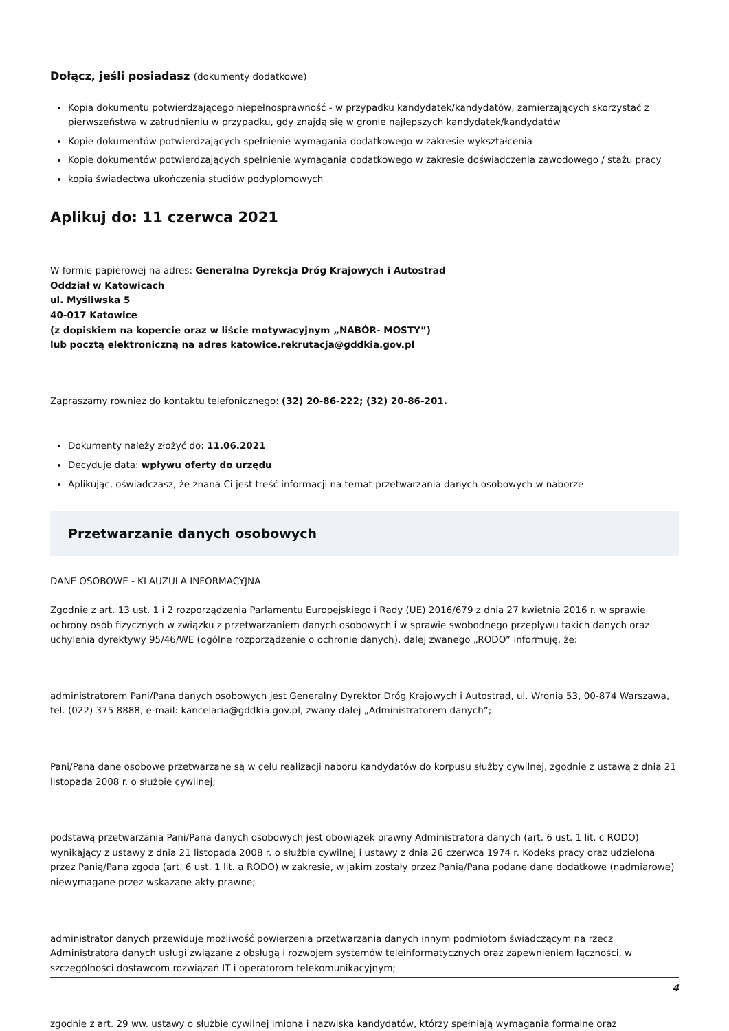Dołącz, jeśli posiadasz (dokumenty dodatkowe)
Kopia dokumentu potwierdzającego niepełnosprawność - w przypadku kandydatek/kandydatów, zamierzających skorzystać z pierwszeństwa w zatrudnieniu w przypadku, gdy znajdą się w gronie najlepszych kandydatek/kandydatów
Kopie dokumentów potwierdzających spełnienie wymagania dodatkowego w zakresie wykształcenia
Kopie dokumentów potwierdzających spełnienie wymagania dodatkowego w zakresie doświadczenia zawodowego / stażu pracy
kopia świadectwa ukończenia studiów podyplomowych
Aplikuj do: 11 czerwca 2021
W formie papierowej na adres: Generalna Dyrekcja Dróg Krajowych i Autostrad
Oddział w Katowicach
ul. Myśliwska 5
40-017 Katowice
(z dopiskiem na kopercie oraz w liście motywacyjnym „NABÓR- MOSTY”)
lub pocztą elektroniczną na adres katowice.rekrutacja@gddkia.gov.pl
Zapraszamy również do kontaktu telefonicznego: (32) 20-86-222; (32) 20-86-201.
Dokumenty należy złożyć do: 11.06.2021
Decyduje data: wpływu oferty do urzędu
Aplikując, oświadczasz, że znana Ci jest treść informacji na temat przetwarzania danych osobowych w naborze
Przetwarzanie danych osobowych
DANE OSOBOWE - KLAUZULA INFORMACYJNA
Zgodnie z art. 13 ust. 1 i 2 rozporządzenia Parlamentu Europejskiego i Rady (UE) 2016/679 z dnia 27 kwietnia 2016 r. w sprawie ochrony osób fizycznych w związku z przetwarzaniem danych osobowych i w sprawie swobodnego przepływu takich danych oraz uchylenia dyrektywy 95/46/WE (ogólne rozporządzenie o ochronie danych), dalej zwanego „RODO” informuję, że:
administratorem Pani/Pana danych osobowych jest Generalny Dyrektor Dróg Krajowych i Autostrad, ul. Wronia 53, 00-874 Warszawa, tel. (022) 375 8888, e-mail: kancelaria@gddkia.gov.pl, zwany dalej „Administratorem danych”;
Pani/Pana dane osobowe przetwarzane są w celu realizacji naboru kandydatów do korpusu służby cywilnej, zgodnie z ustawą z dnia 21 listopada 2008 r. o służbie cywilnej;
podstawą przetwarzania Pani/Pana danych osobowych jest obowiązek prawny Administratora danych (art. 6 ust. 1 lit. c RODO) wynikający z ustawy z dnia 21 listopada 2008 r. o służbie cywilnej i ustawy z dnia 26 czerwca 1974 r. Kodeks pracy oraz udzielona przez Panią/Pana zgoda (art. 6 ust. 1 lit. a RODO) w zakresie, w jakim zostały przez Panią/Pana podane dane dodatkowe (nadmiarowe) niewymagane przez wskazane akty prawne;
administrator danych przewiduje możliwość powierzenia przetwarzania danych innym podmiotom świadczącym na rzecz Administratora danych usługi związane z obsługą i rozwojem systemów teleinformatycznych oraz zapewnieniem łączności, w szczególności dostawcom rozwiązań IT i operatorom telekomunikacyjnym;
zgodnie z art. 29 ww. ustawy o służbie cywilnej imiona i nazwiska kandydatów, którzy spełniają wymagania formalne oraz
4